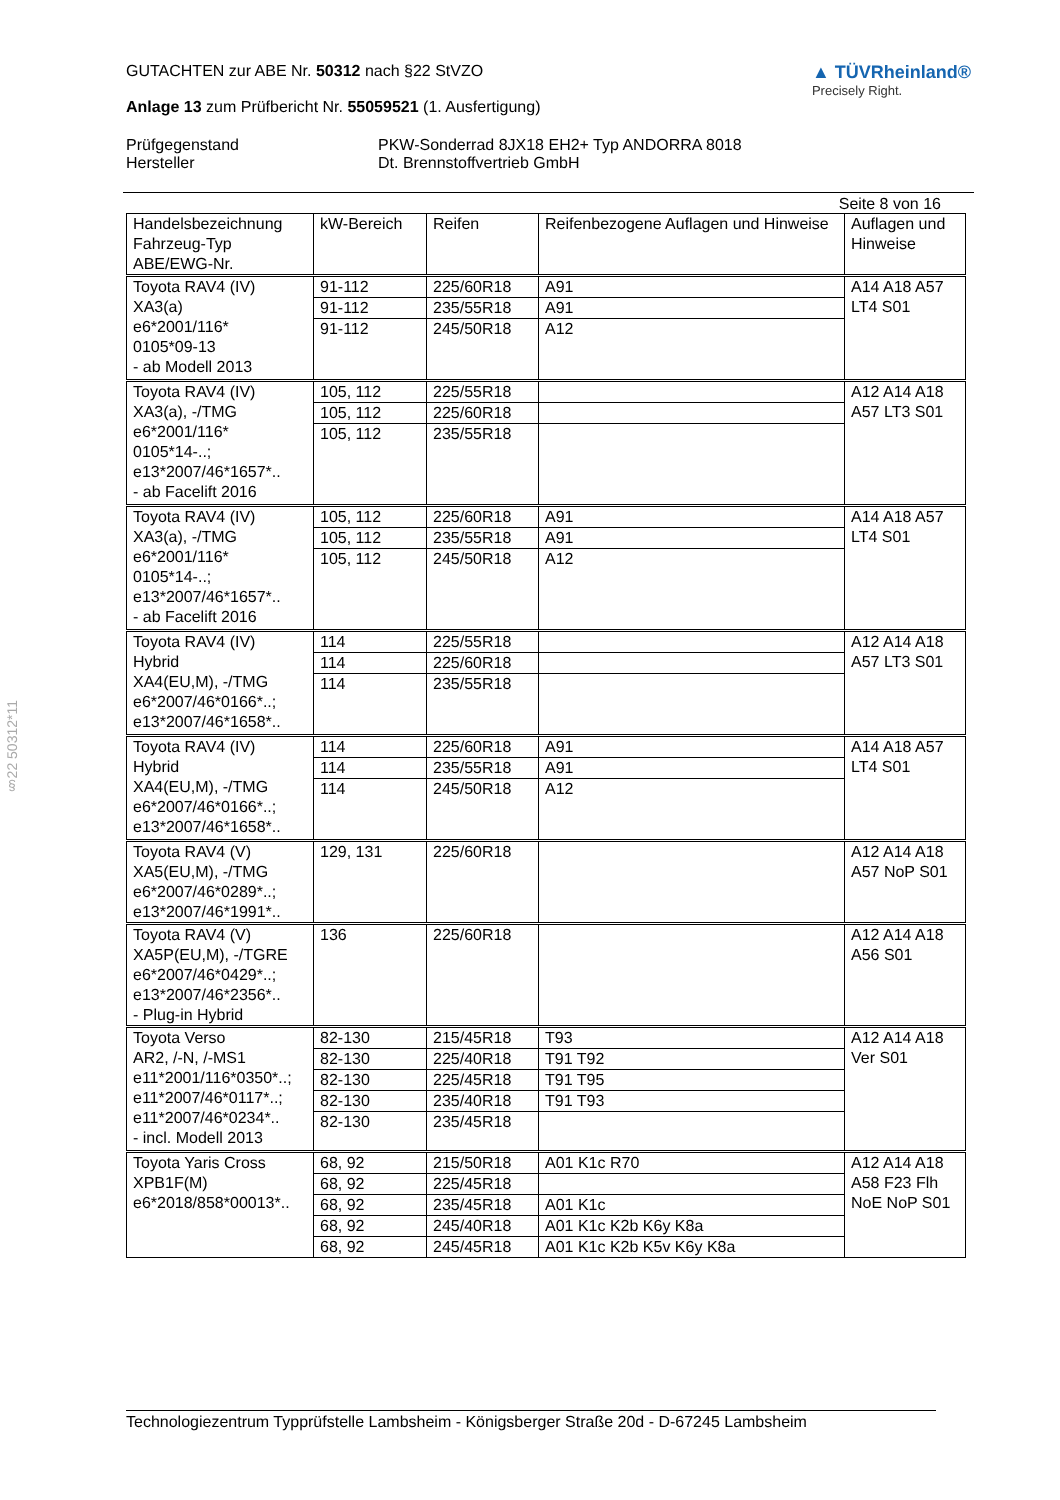§22 50312*11
GUTACHTEN zur ABE Nr. 50312 nach §22 StVZO
Anlage 13 zum Prüfbericht Nr. 55059521 (1. Ausfertigung)
▲ TÜVRheinland®
Precisely Right.
Prüfgegenstand
PKW-Sonderrad 8JX18 EH2+ Typ ANDORRA 8018
Hersteller
Dt. Brennstoffvertrieb GmbH
Seite 8 von 16
| Handelsbezeichnung Fahrzeug-Typ ABE/EWG-Nr. | kW-Bereich | Reifen | Reifenbezogene Auflagen und Hinweise | Auflagen und Hinweise |
| --- | --- | --- | --- | --- |
| Toyota RAV4 (IV) XA3(a) e6*2001/116* 0105*09-13 - ab Modell 2013 | 91-112 | 225/60R18 | A91 | A14 A18 A57 LT4 S01 |
| | 91-112 | 235/55R18 | A91 | |
| | 91-112 | 245/50R18 | A12 | |
| Toyota RAV4 (IV) XA3(a), -/TMG e6*2001/116* 0105*14-..; e13*2007/46*1657*.. - ab Facelift 2016 | 105, 112 | 225/55R18 | | A12 A14 A18 A57 LT3 S01 |
| | 105, 112 | 225/60R18 | | |
| | 105, 112 | 235/55R18 | | |
| Toyota RAV4 (IV) XA3(a), -/TMG e6*2001/116* 0105*14-..; e13*2007/46*1657*.. - ab Facelift 2016 | 105, 112 | 225/60R18 | A91 | A14 A18 A57 LT4 S01 |
| | 105, 112 | 235/55R18 | A91 | |
| | 105, 112 | 245/50R18 | A12 | |
| Toyota RAV4 (IV) Hybrid XA4(EU,M), -/TMG e6*2007/46*0166*..; e13*2007/46*1658*.. | 114 | 225/55R18 | | A12 A14 A18 A57 LT3 S01 |
| | 114 | 225/60R18 | | |
| | 114 | 235/55R18 | | |
| Toyota RAV4 (IV) Hybrid XA4(EU,M), -/TMG e6*2007/46*0166*..; e13*2007/46*1658*.. | 114 | 225/60R18 | A91 | A14 A18 A57 LT4 S01 |
| | 114 | 235/55R18 | A91 | |
| | 114 | 245/50R18 | A12 | |
| Toyota RAV4 (V) XA5(EU,M), -/TMG e6*2007/46*0289*..; e13*2007/46*1991*.. | 129, 131 | 225/60R18 | | A12 A14 A18 A57 NoP S01 |
| Toyota RAV4 (V) XA5P(EU,M), -/TGRE e6*2007/46*0429*..; e13*2007/46*2356*.. - Plug-in Hybrid | 136 | 225/60R18 | | A12 A14 A18 A56 S01 |
| Toyota Verso AR2, /-N, /-MS1 e11*2001/116*0350*..; e11*2007/46*0117*..; e11*2007/46*0234*.. - incl. Modell 2013 | 82-130 | 215/45R18 | T93 | A12 A14 A18 Ver S01 |
| | 82-130 | 225/40R18 | T91 T92 | |
| | 82-130 | 225/45R18 | T91 T95 | |
| | 82-130 | 235/40R18 | T91 T93 | |
| | 82-130 | 235/45R18 | | |
| Toyota Yaris Cross XPB1F(M) e6*2018/858*00013*.. | 68, 92 | 215/50R18 | A01 K1c R70 | A12 A14 A18 A58 F23 Flh NoE NoP S01 |
| | 68, 92 | 225/45R18 | | |
| | 68, 92 | 235/45R18 | A01 K1c | |
| | 68, 92 | 245/40R18 | A01 K1c K2b K6y K8a | |
| | 68, 92 | 245/45R18 | A01 K1c K2b K5v K6y K8a | |
Technologiezentrum Typprüfstelle Lambsheim - Königsberger Straße 20d - D-67245 Lambsheim